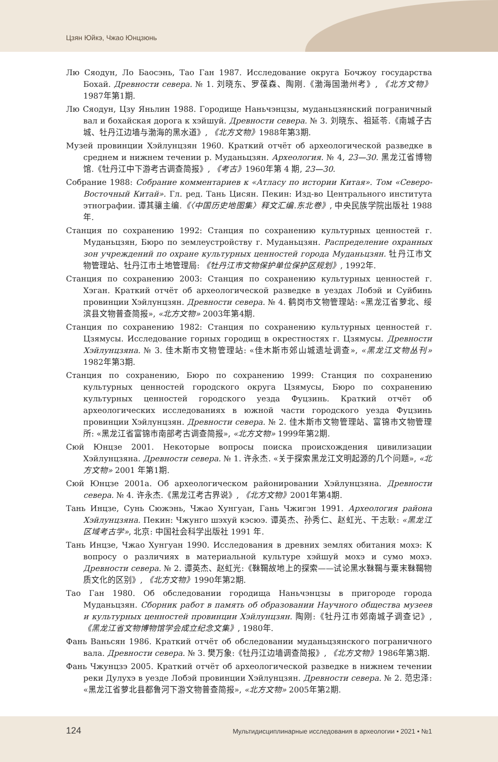Цзян Юйкэ, Чжао Юнцзюнь
Лю Сяодун, Ло Баосэнь, Тао Ган 1987. Исследование округа Бочжоу государства Бохай. Древности севера. № 1. 刘晓东、罗葆森、陶刚.《渤海国渤州考》, 《北方文物》1987年第1期.
Лю Сяодун, Цзу Яньлин 1988. Городище Наньчэнцзы, муданьцзянский пограничный вал и бохайская дорога к хэйшуй. Древности севера. № 3. 刘晓东、祖延苓.《南城子古城、牡丹江边墙与渤海的黑水道》, 《北方文物》1988年第3期.
Музей провинции Хэйлунцзян 1960. Краткий отчёт об археологической разведке в среднем и нижнем течении р. Муданьцзян. Археология. № 4, 23—30. 黑龙江省博物馆.《牡丹江中下游考古调查简报》, 《考古》1960年第 4 期, 23—30.
Собрание 1988: Собрание комментариев к «Атласу по истории Китая». Том «Северо-Восточный Китай». Гл. ред. Тань Цисян. Пекин: Изд-во Центрального института этнографии. 谭其骧主编.《〈中国历史地图集〉释文汇编.东北卷》, 中央民族学院出版社 1988 年.
Станция по сохранению 1992: Станция по сохранению культурных ценностей г. Муданьцзян, Бюро по землеустройству г. Муданьцзян. Распределение охранных зон учреждений по охране культурных ценностей города Муданьцзян. 牡丹江市文物管理站、牡丹江市土地管理局: 《牡丹江市文物保护单位保护区规划》, 1992年.
Станция по сохранению 2003: Станция по сохранению культурных ценностей г. Хэган. Краткий отчёт об археологической разведке в уездах Лобэй и Суйбинь провинции Хэйлунцзян. Древности севера. № 4. 鹤岗市文物管理站: «黑龙江省萝北、绥滨县文物普查简报», «北方文物» 2003年第4期.
Станция по сохранению 1982: Станция по сохранению культурных ценностей г. Цзямусы. Исследование горных городищ в окрестностях г. Цзямусы. Древности Хэйлунцзяна. № 3. 佳木斯市文物管理站: «佳木斯市郊山城遗址调查», «黑龙江文物丛刊» 1982年第3期.
Станция по сохранению, Бюро по сохранению 1999: Станция по сохранению культурных ценностей городского округа Цзямусы, Бюро по сохранению культурных ценностей городского уезда Фуцзинь. Краткий отчёт об археологических исследованиях в южной части городского уезда Фуцзинь провинции Хэйлунцзян. Древности севера. № 2. 佳木斯市文物管理站、富锦市文物管理所: «黑龙江省富锦市南部考古调查简报», «北方文物» 1999年第2期.
Сюй Юнцзе 2001. Некоторые вопросы поиска происхождения цивилизации Хэйлунцзяна. Древности севера. № 1. 许永杰. «关于探索黑龙江文明起源的几个问题», «北方文物» 2001 年第1期.
Сюй Юнцзе 2001а. Об археологическом районировании Хэйлунцзяна. Древности севера. № 4. 许永杰.《黑龙江考古界说》, 《北方文物》2001年第4期.
Тань Инцзе, Сунь Сюжэнь, Чжао Хунгуан, Гань Чжигэн 1991. Археология района Хэйлунцзяна. Пекин: Чжунго шэхуй кэсюэ. 谭英杰、孙秀仁、赵虹光、干志耿: «黑龙江区域考古学», 北京: 中国社会科学出版社 1991 年.
Тань Инцзе, Чжао Хунгуан 1990. Исследования в древних землях обитания мохэ: К вопросу о различиях в материальной культуре хэйшуй мохэ и сумо мохэ. Древности севера. № 2. 谭英杰、赵虹光:《靺鞨故地上的探索——试论黑水靺鞨与粟末靺鞨物质文化的区别》, 《北方文物》1990年第2期.
Тао Ган 1980. Об обследовании городища Наньчэнцзы в пригороде города Муданьцзян. Сборник работ в память об образовании Научного общества музеев и культурных ценностей провинции Хэйлунцзян. 陶刚:《牡丹江市郊南城子调查记》, 《黑龙江省文物博物馆学会成立纪念文集》, 1980年.
Фань Ваньсян 1986. Краткий отчёт об обследовании муданьцзянского пограничного вала. Древности севера. № 3. 樊万象:《牡丹江边墙调查简报》, 《北方文物》1986年第3期.
Фань Чжунцзэ 2005. Краткий отчёт об археологической разведке в нижнем течении реки Дулухэ в уезде Лобэй провинции Хэйлунцзян. Древности севера. № 2. 范忠泽: «黑龙江省萝北县都鲁河下游文物普查简报», «北方文物» 2005年第2期.
124 Мультидисциплинарные исследования в археологии • 2021 • №1